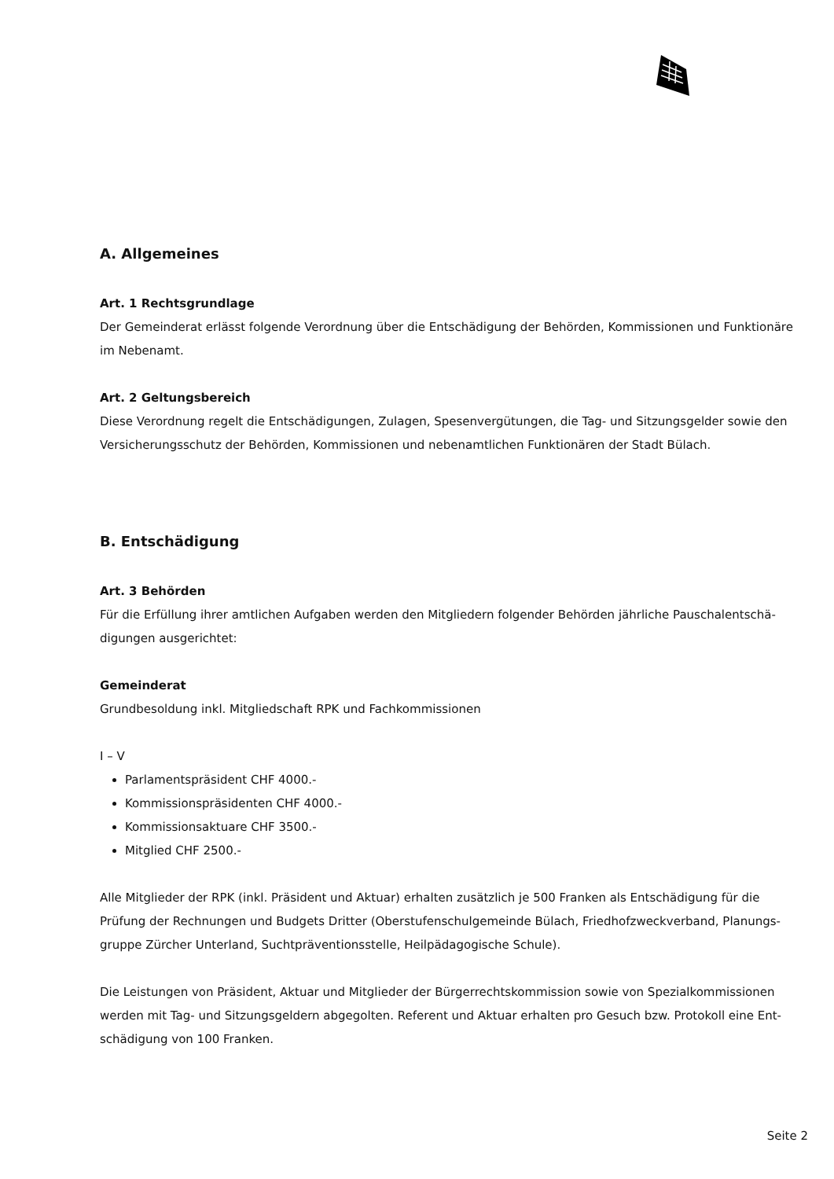A. Allgemeines
Art. 1 Rechtsgrundlage
Der Gemeinderat erlässt folgende Verordnung über die Entschädigung der Behörden, Kommissionen und Funktionäre im Nebenamt.
Art. 2 Geltungsbereich
Diese Verordnung regelt die Entschädigungen, Zulagen, Spesenvergütungen, die Tag- und Sitzungsgelder sowie den Versicherungsschutz der Behörden, Kommissionen und nebenamtlichen Funktionären der Stadt Bülach.
B. Entschädigung
Art. 3 Behörden
Für die Erfüllung ihrer amtlichen Aufgaben werden den Mitgliedern folgender Behörden jährliche Pauschalentschä-digungen ausgerichtet:
Gemeinderat
Grundbesoldung inkl. Mitgliedschaft RPK und Fachkommissionen
I – V
Parlamentspräsident CHF 4000.-
Kommissionspräsidenten CHF 4000.-
Kommissionsaktuare CHF 3500.-
Mitglied CHF 2500.-
Alle Mitglieder der RPK (inkl. Präsident und Aktuar) erhalten zusätzlich je 500 Franken als Entschädigung für die Prüfung der Rechnungen und Budgets Dritter (Oberstufenschulgemeinde Bülach, Friedhofzweckverband, Planungs-gruppe Zürcher Unterland, Suchtpräventionsstelle, Heilpädagogische Schule).
Die Leistungen von Präsident, Aktuar und Mitglieder der Bürgerrechtskommission sowie von Spezialkommissionen werden mit Tag- und Sitzungsgeldern abgegolten. Referent und Aktuar erhalten pro Gesuch bzw. Protokoll eine Ent-schädigung von 100 Franken.
Seite 2